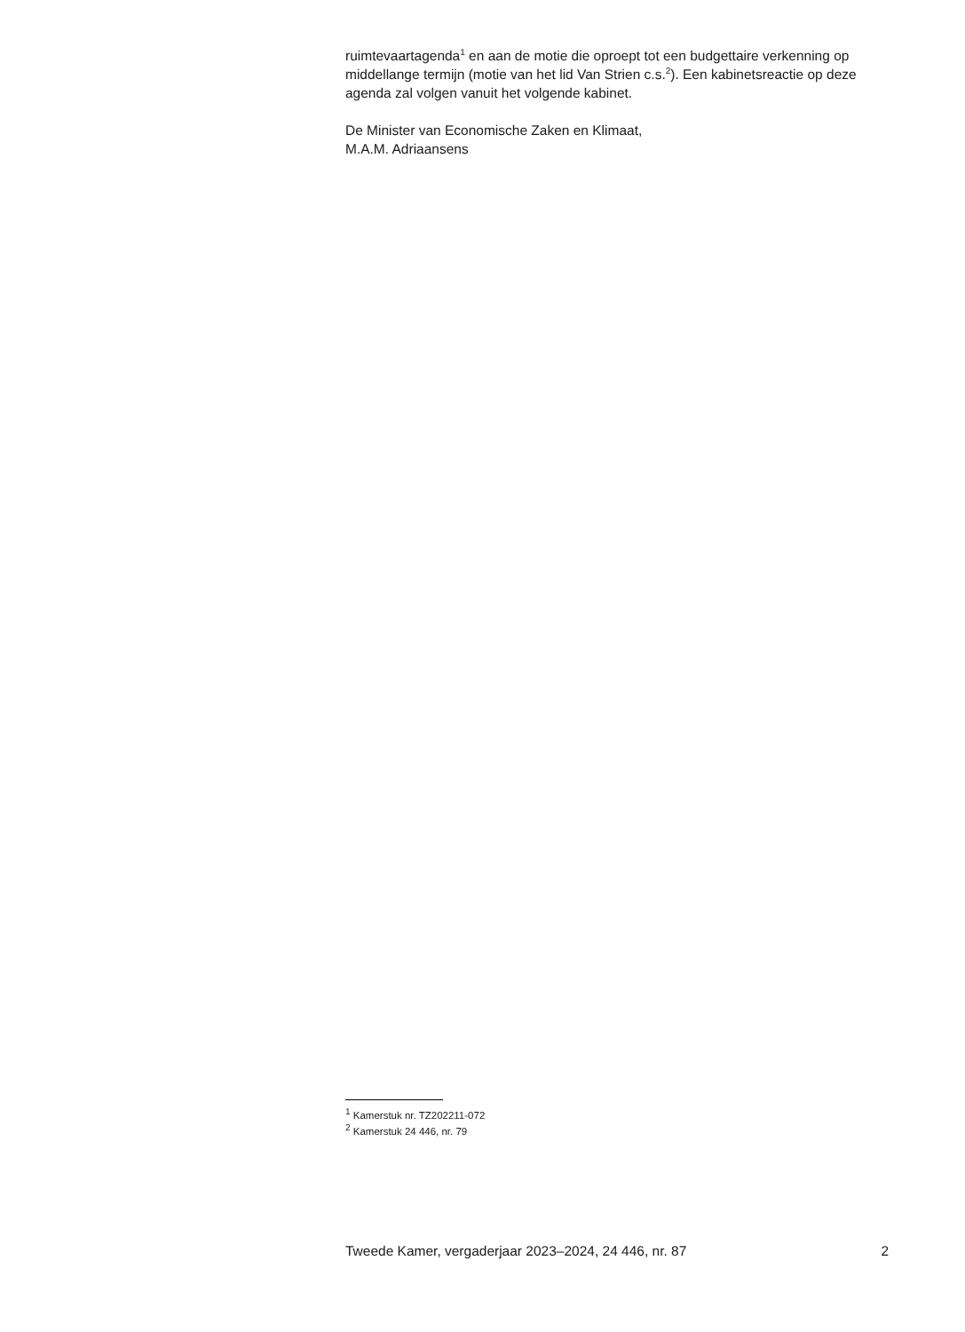ruimtevaartagenda<sup>1</sup> en aan de motie die oproept tot een budgettaire verkenning op middellange termijn (motie van het lid Van Strien c.s.<sup>2</sup>). Een kabinetsreactie op deze agenda zal volgen vanuit het volgende kabinet.
De Minister van Economische Zaken en Klimaat,
M.A.M. Adriaansens
<sup>1</sup> Kamerstuk nr. TZ202211-072
<sup>2</sup> Kamerstuk 24 446, nr. 79
Tweede Kamer, vergaderjaar 2023–2024, 24 446, nr. 87 2